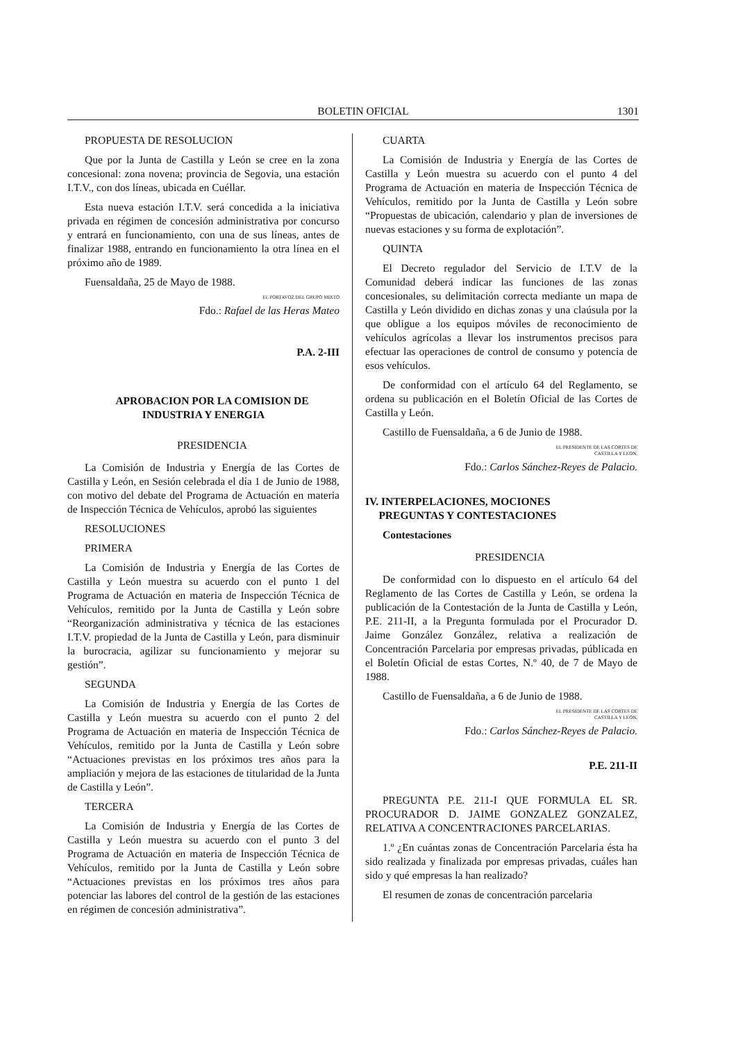BOLETIN OFICIAL 1301
PROPUESTA DE RESOLUCION
Que por la Junta de Castilla y León se cree en la zona concesional: zona novena; provincia de Segovia, una estación I.T.V., con dos líneas, ubicada en Cuéllar.
Esta nueva estación I.T.V. será concedida a la iniciativa privada en régimen de concesión administrativa por concurso y entrará en funcionamiento, con una de sus líneas, antes de finalizar 1988, entrando en funcionamiento la otra línea en el próximo año de 1989.
Fuensaldaña, 25 de Mayo de 1988.
EL PORTAVOZ DEL GRUPO MIXTO
Fdo.: Rafael de las Heras Mateo
P.A. 2-III
APROBACION POR LA COMISION DE
INDUSTRIA Y ENERGIA
PRESIDENCIA
La Comisión de Industria y Energía de las Cortes de Castilla y León, en Sesión celebrada el día 1 de Junio de 1988, con motivo del debate del Programa de Actuación en materia de Inspección Técnica de Vehículos, aprobó las siguientes
RESOLUCIONES
PRIMERA
La Comisión de Industria y Energía de las Cortes de Castilla y León muestra su acuerdo con el punto 1 del Programa de Actuación en materia de Inspección Técnica de Vehículos, remitido por la Junta de Castilla y León sobre “Reorganización administrativa y técnica de las estaciones I.T.V. propiedad de la Junta de Castilla y León, para disminuir la burocracia, agilizar su funcionamiento y mejorar su gestión”.
SEGUNDA
La Comisión de Industria y Energía de las Cortes de Castilla y León muestra su acuerdo con el punto 2 del Programa de Actuación en materia de Inspección Técnica de Vehículos, remitido por la Junta de Castilla y León sobre “Actuaciones previstas en los próximos tres años para la ampliación y mejora de las estaciones de titularidad de la Junta de Castilla y León”.
TERCERA
La Comisión de Industria y Energía de las Cortes de Castilla y León muestra su acuerdo con el punto 3 del Programa de Actuación en materia de Inspección Técnica de Vehículos, remitido por la Junta de Castilla y León sobre “Actuaciones previstas en los próximos tres años para potenciar las labores del control de la gestión de las estaciones en régimen de concesión administrativa”.
CUARTA
La Comisión de Industria y Energía de las Cortes de Castilla y León muestra su acuerdo con el punto 4 del Programa de Actuación en materia de Inspección Técnica de Vehículos, remitido por la Junta de Castilla y León sobre “Propuestas de ubicación, calendario y plan de inversiones de nuevas estaciones y su forma de explotación”.
QUINTA
El Decreto regulador del Servicio de I.T.V de la Comunidad deberá indicar las funciones de las zonas concesionales, su delimitación correcta mediante un mapa de Castilla y León dividido en dichas zonas y una claúsula por la que obligue a los equipos móviles de reconocimiento de vehículos agrícolas a llevar los instrumentos precisos para efectuar las operaciones de control de consumo y potencia de esos vehículos.
De conformidad con el artículo 64 del Reglamento, se ordena su publicación en el Boletín Oficial de las Cortes de Castilla y León.
Castillo de Fuensaldaña, a 6 de Junio de 1988.
EL PRESIDENTE DE LAS CORTES DE
CASTILLA Y LEON,
Fdo.: Carlos Sánchez-Reyes de Palacio.
IV. INTERPELACIONES, MOCIONES
PREGUNTAS Y CONTESTACIONES
Contestaciones
PRESIDENCIA
De conformidad con lo dispuesto en el artículo 64 del Reglamento de las Cortes de Castilla y León, se ordena la publicación de la Contestación de la Junta de Castilla y León, P.E. 211-II, a la Pregunta formulada por el Procurador D. Jaime González González, relativa a realización de Concentración Parcelaria por empresas privadas, públicada en el Boletín Oficial de estas Cortes, N.º 40, de 7 de Mayo de 1988.
Castillo de Fuensaldaña, a 6 de Junio de 1988.
EL PRESIDENTE DE LAS CORTES DE
CASTILLA Y LEON,
Fdo.: Carlos Sánchez-Reyes de Palacio.
P.E. 211-II
PREGUNTA P.E. 211-I QUE FORMULA EL SR. PROCURADOR D. JAIME GONZALEZ GONZALEZ, RELATIVA A CONCENTRACIONES PARCELARIAS.
1.º ¿En cuántas zonas de Concentración Parcelaria ésta ha sido realizada y finalizada por empresas privadas, cuáles han sido y qué empresas la han realizado?
El resumen de zonas de concentración parcelaria